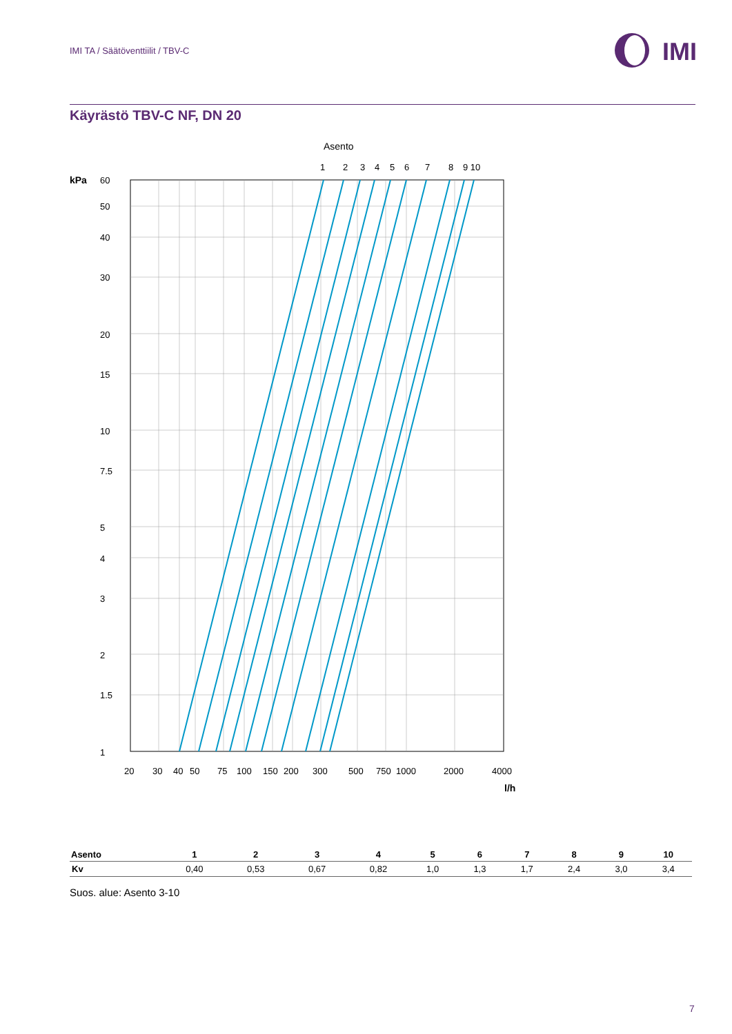IMI TA / Säätöventtiilit / TBV-C
IMI
Käyrästö TBV-C NF, DN 20
Asento
1
2
3
4
5
6
7
8
9 10
kPa
60
50
40
30
20
15
10
7.5
5
4
3
2
1.5
1
20
30
40
50
75
100
150
200
300
500
750
1000
2000
4000
l/h
| Asento | 1 | 2 | 3 | 4 | 5 | 6 | 7 | 8 | 9 | 10 |
| --- | --- | --- | --- | --- | --- | --- | --- | --- | --- | --- |
| Kv | 0,40 | 0,53 | 0,67 | 0,82 | 1,0 | 1,3 | 1,7 | 2,4 | 3,0 | 3,4 |
Suos. alue: Asento 3-10
7